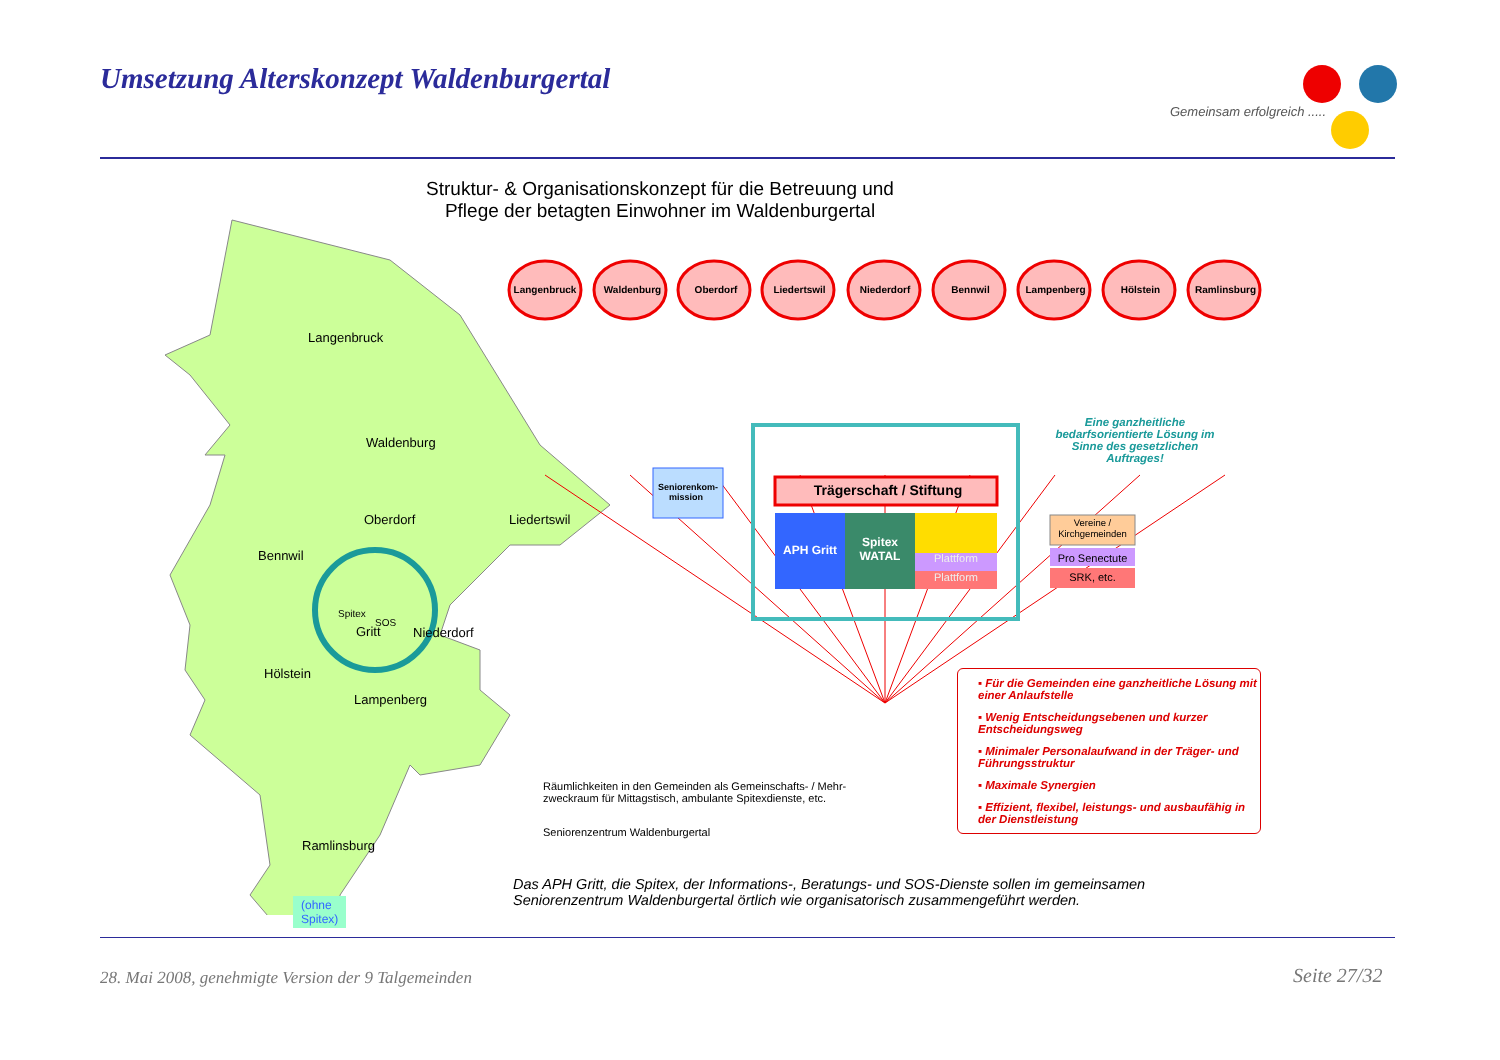Umsetzung Alterskonzept Waldenburgertal
Gemeinsam erfolgreich .....
Struktur- & Organisationskonzept für die Betreuung und Pflege der betagten Einwohner im Waldenburgertal
Langenbruck Waldenburg Oberdorf Liedertswil Niederdorf Bennwil Lampenberg Hölstein Ramlinsburg
Langenbruck
Waldenburg
Oberdorf Liedertswil
Bennwil
Gritt
Spitex
SOS
Niederdorf
Hölstein
Lampenberg
Ramlinsburg
(ohne Spitex)
Seniorenkom-mission
Trägerschaft / Stiftung
APH Gritt
Spitex WATAL
Plattform
Plattform
Vereine / Kirchgemeinden
Pro Senectute
SRK, etc.
Eine ganzheitliche bedarfsorientierte Lösung im Sinne des gesetzlichen Auftrages!
▪ Für die Gemeinden eine ganzheitliche Lösung mit einer Anlaufstelle
▪ Wenig Entscheidungsebenen und kurzer Entscheidungsweg
▪ Minimaler Personalaufwand in der Träger- und Führungsstruktur
▪ Maximale Synergien
▪ Effizient, flexibel, leistungs- und ausbaufähig in der Dienstleistung
Räumlichkeiten in den Gemeinden als Gemeinschafts- / Mehr-
zweckraum für Mittagstisch, ambulante Spitexdienste, etc.
Seniorenzentrum Waldenburgertal
Das APH Gritt, die Spitex, der Informations-, Beratungs- und SOS-Dienste sollen im gemeinsamen Seniorenzentrum Waldenburgertal örtlich wie organisatorisch zusammengeführt werden.
28. Mai 2008, genehmigte Version der 9 Talgemeinden
Seite 27/32